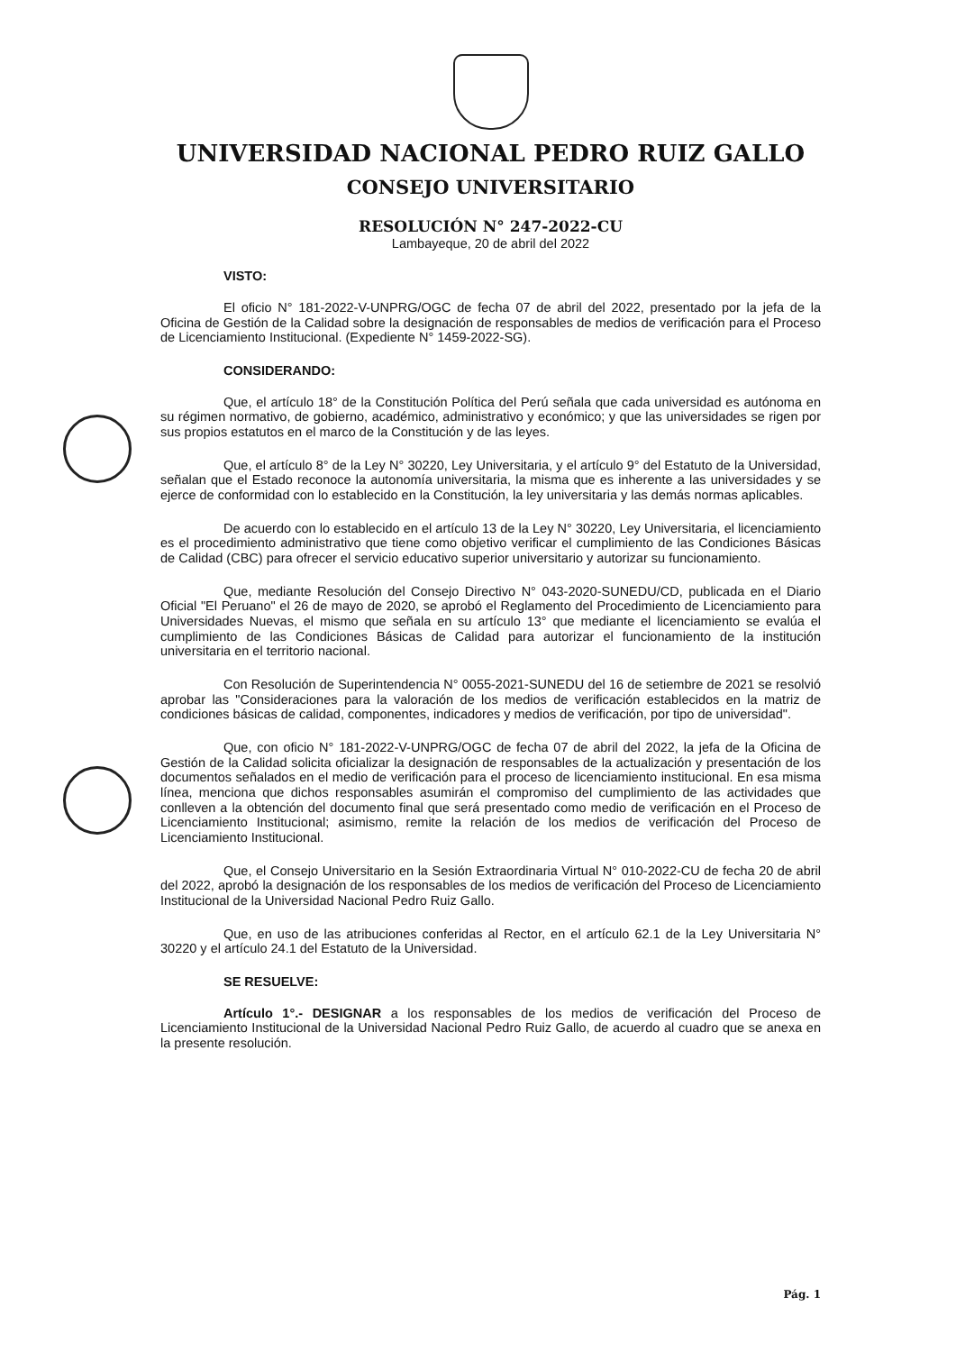UNIVERSIDAD NACIONAL PEDRO RUIZ GALLO
CONSEJO UNIVERSITARIO
RESOLUCIÓN N° 247-2022-CU
Lambayeque, 20 de abril del 2022
VISTO:
El oficio N° 181-2022-V-UNPRG/OGC de fecha 07 de abril del 2022, presentado por la jefa de la Oficina de Gestión de la Calidad sobre la designación de responsables de medios de verificación para el Proceso de Licenciamiento Institucional. (Expediente N° 1459-2022-SG).
CONSIDERANDO:
Que, el artículo 18° de la Constitución Política del Perú señala que cada universidad es autónoma en su régimen normativo, de gobierno, académico, administrativo y económico; y que las universidades se rigen por sus propios estatutos en el marco de la Constitución y de las leyes.
Que, el artículo 8° de la Ley N° 30220, Ley Universitaria, y el artículo 9° del Estatuto de la Universidad, señalan que el Estado reconoce la autonomía universitaria, la misma que es inherente a las universidades y se ejerce de conformidad con lo establecido en la Constitución, la ley universitaria y las demás normas aplicables.
De acuerdo con lo establecido en el artículo 13 de la Ley N° 30220, Ley Universitaria, el licenciamiento es el procedimiento administrativo que tiene como objetivo verificar el cumplimiento de las Condiciones Básicas de Calidad (CBC) para ofrecer el servicio educativo superior universitario y autorizar su funcionamiento.
Que, mediante Resolución del Consejo Directivo N° 043-2020-SUNEDU/CD, publicada en el Diario Oficial "El Peruano" el 26 de mayo de 2020, se aprobó el Reglamento del Procedimiento de Licenciamiento para Universidades Nuevas, el mismo que señala en su artículo 13° que mediante el licenciamiento se evalúa el cumplimiento de las Condiciones Básicas de Calidad para autorizar el funcionamiento de la institución universitaria en el territorio nacional.
Con Resolución de Superintendencia N° 0055-2021-SUNEDU del 16 de setiembre de 2021 se resolvió aprobar las "Consideraciones para la valoración de los medios de verificación establecidos en la matriz de condiciones básicas de calidad, componentes, indicadores y medios de verificación, por tipo de universidad".
Que, con oficio N° 181-2022-V-UNPRG/OGC de fecha 07 de abril del 2022, la jefa de la Oficina de Gestión de la Calidad solicita oficializar la designación de responsables de la actualización y presentación de los documentos señalados en el medio de verificación para el proceso de licenciamiento institucional. En esa misma línea, menciona que dichos responsables asumirán el compromiso del cumplimiento de las actividades que conlleven a la obtención del documento final que será presentado como medio de verificación en el Proceso de Licenciamiento Institucional; asimismo, remite la relación de los medios de verificación del Proceso de Licenciamiento Institucional.
Que, el Consejo Universitario en la Sesión Extraordinaria Virtual N° 010-2022-CU de fecha 20 de abril del 2022, aprobó la designación de los responsables de los medios de verificación del Proceso de Licenciamiento Institucional de la Universidad Nacional Pedro Ruiz Gallo.
Que, en uso de las atribuciones conferidas al Rector, en el artículo 62.1 de la Ley Universitaria N° 30220 y el artículo 24.1 del Estatuto de la Universidad.
SE RESUELVE:
Artículo 1°.- DESIGNAR a los responsables de los medios de verificación del Proceso de Licenciamiento Institucional de la Universidad Nacional Pedro Ruiz Gallo, de acuerdo al cuadro que se anexa en la presente resolución.
Pág. 1